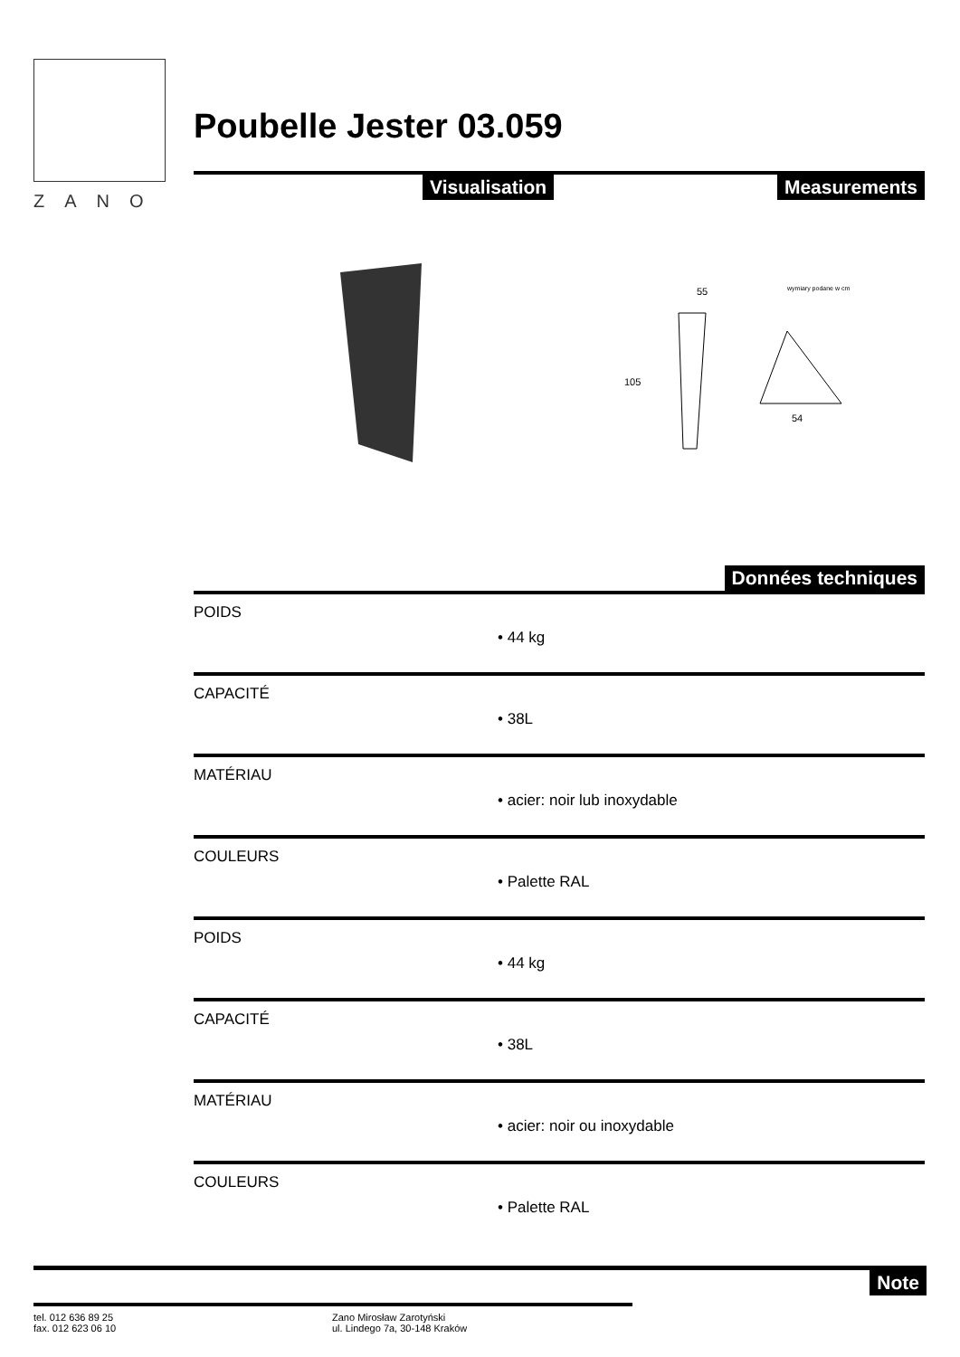ZANO
Poubelle Jester 03.059
Visualisation Measurements
55
105
54
wymiary podane w cm
Données techniques
POIDS
• 44 kg
CAPACITÉ
• 38L
MATÉRIAU
• acier: noir lub inoxydable
COULEURS
• Palette RAL
POIDS
• 44 kg
CAPACITÉ
• 38L
MATÉRIAU
• acier: noir ou inoxydable
COULEURS
• Palette RAL
Note
tel. 012 636 89 25
fax. 012 623 06 10
Zano Mirosław Zarotyński
ul. Lindego 7a, 30-148 Kraków